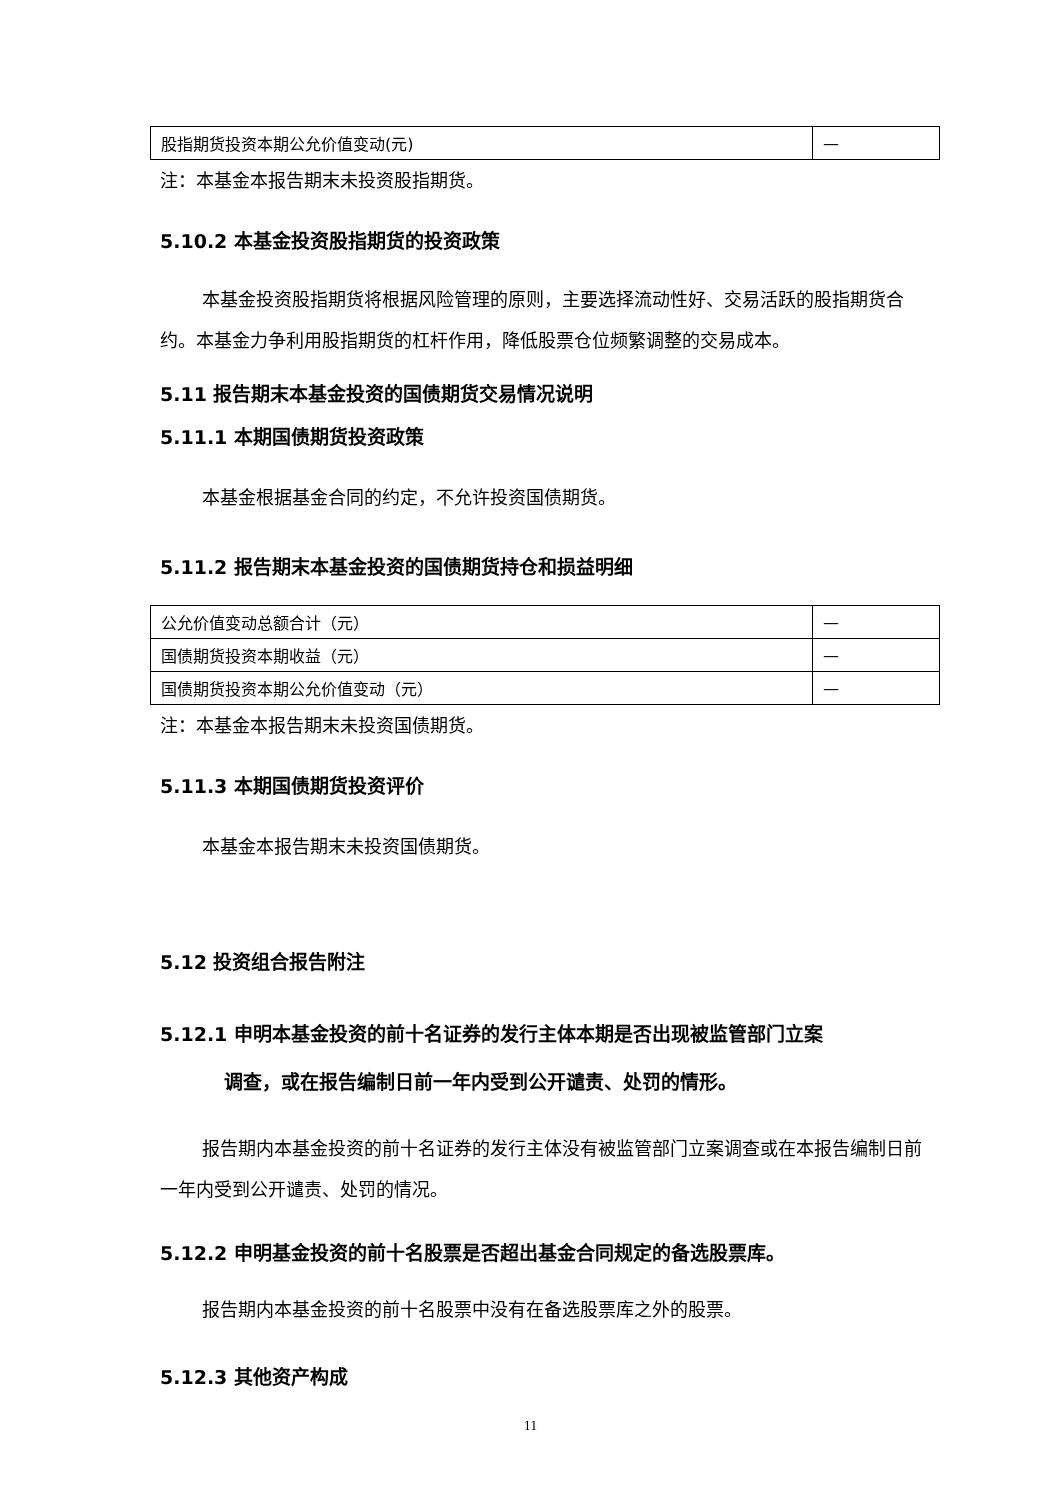| 股指期货投资本期公允价值变动(元) | — |
注：本基金本报告期末未投资股指期货。
5.10.2 本基金投资股指期货的投资政策
本基金投资股指期货将根据风险管理的原则，主要选择流动性好、交易活跃的股指期货合约。本基金力争利用股指期货的杠杆作用，降低股票仓位频繁调整的交易成本。
5.11 报告期末本基金投资的国债期货交易情况说明
5.11.1 本期国债期货投资政策
本基金根据基金合同的约定，不允许投资国债期货。
5.11.2 报告期末本基金投资的国债期货持仓和损益明细
| 公允价值变动总额合计（元） | — |
| 国债期货投资本期收益（元） | — |
| 国债期货投资本期公允价值变动（元） | — |
注：本基金本报告期末未投资国债期货。
5.11.3 本期国债期货投资评价
本基金本报告期末未投资国债期货。
5.12 投资组合报告附注
5.12.1 申明本基金投资的前十名证券的发行主体本期是否出现被监管部门立案
调查，或在报告编制日前一年内受到公开谴责、处罚的情形。
报告期内本基金投资的前十名证券的发行主体没有被监管部门立案调查或在本报告编制日前一年内受到公开谴责、处罚的情况。
5.12.2 申明基金投资的前十名股票是否超出基金合同规定的备选股票库。
报告期内本基金投资的前十名股票中没有在备选股票库之外的股票。
5.12.3 其他资产构成
11